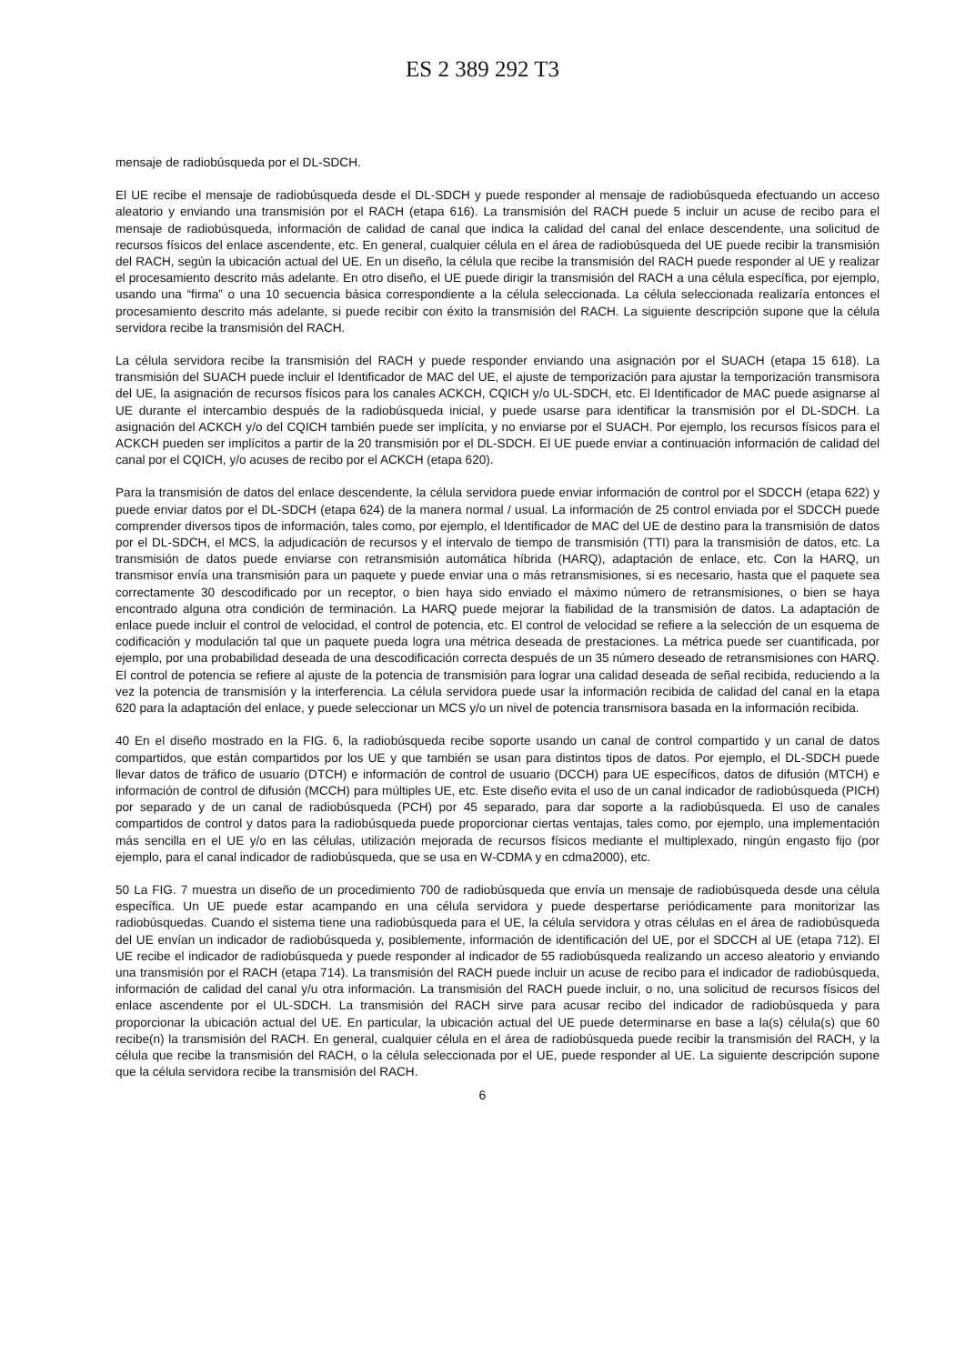ES 2 389 292 T3
mensaje de radiobúsqueda por el DL-SDCH.
El UE recibe el mensaje de radiobúsqueda desde el DL-SDCH y puede responder al mensaje de radiobúsqueda efectuando un acceso aleatorio y enviando una transmisión por el RACH (etapa 616). La transmisión del RACH puede 5 incluir un acuse de recibo para el mensaje de radiobúsqueda, información de calidad de canal que indica la calidad del canal del enlace descendente, una solicitud de recursos físicos del enlace ascendente, etc. En general, cualquier célula en el área de radiobúsqueda del UE puede recibir la transmisión del RACH, según la ubicación actual del UE. En un diseño, la célula que recibe la transmisión del RACH puede responder al UE y realizar el procesamiento descrito más adelante. En otro diseño, el UE puede dirigir la transmisión del RACH a una célula específica, por ejemplo, usando una “firma” o una 10 secuencia básica correspondiente a la célula seleccionada. La célula seleccionada realizaría entonces el procesamiento descrito más adelante, si puede recibir con éxito la transmisión del RACH. La siguiente descripción supone que la célula servidora recibe la transmisión del RACH.
La célula servidora recibe la transmisión del RACH y puede responder enviando una asignación por el SUACH (etapa 15 618). La transmisión del SUACH puede incluir el Identificador de MAC del UE, el ajuste de temporización para ajustar la temporización transmisora del UE, la asignación de recursos físicos para los canales ACKCH, CQICH y/o UL-SDCH, etc. El Identificador de MAC puede asignarse al UE durante el intercambio después de la radiobúsqueda inicial, y puede usarse para identificar la transmisión por el DL-SDCH. La asignación del ACKCH y/o del CQICH también puede ser implícita, y no enviarse por el SUACH. Por ejemplo, los recursos físicos para el ACKCH pueden ser implícitos a partir de la 20 transmisión por el DL-SDCH. El UE puede enviar a continuación información de calidad del canal por el CQICH, y/o acuses de recibo por el ACKCH (etapa 620).
Para la transmisión de datos del enlace descendente, la célula servidora puede enviar información de control por el SDCCH (etapa 622) y puede enviar datos por el DL-SDCH (etapa 624) de la manera normal / usual. La información de 25 control enviada por el SDCCH puede comprender diversos tipos de información, tales como, por ejemplo, el Identificador de MAC del UE de destino para la transmisión de datos por el DL-SDCH, el MCS, la adjudicación de recursos y el intervalo de tiempo de transmisión (TTI) para la transmisión de datos, etc. La transmisión de datos puede enviarse con retransmisión automática híbrida (HARQ), adaptación de enlace, etc. Con la HARQ, un transmisor envía una transmisión para un paquete y puede enviar una o más retransmisiones, si es necesario, hasta que el paquete sea correctamente 30 descodificado por un receptor, o bien haya sido enviado el máximo número de retransmisiones, o bien se haya encontrado alguna otra condición de terminación. La HARQ puede mejorar la fiabilidad de la transmisión de datos. La adaptación de enlace puede incluir el control de velocidad, el control de potencia, etc. El control de velocidad se refiere a la selección de un esquema de codificación y modulación tal que un paquete pueda logra una métrica deseada de prestaciones. La métrica puede ser cuantificada, por ejemplo, por una probabilidad deseada de una descodificación correcta después de un 35 número deseado de retransmisiones con HARQ. El control de potencia se refiere al ajuste de la potencia de transmisión para lograr una calidad deseada de señal recibida, reduciendo a la vez la potencia de transmisión y la interferencia. La célula servidora puede usar la información recibida de calidad del canal en la etapa 620 para la adaptación del enlace, y puede seleccionar un MCS y/o un nivel de potencia transmisora basada en la información recibida.
40 En el diseño mostrado en la FIG. 6, la radiobúsqueda recibe soporte usando un canal de control compartido y un canal de datos compartidos, que están compartidos por los UE y que también se usan para distintos tipos de datos. Por ejemplo, el DL-SDCH puede llevar datos de tráfico de usuario (DTCH) e información de control de usuario (DCCH) para UE específicos, datos de difusión (MTCH) e información de control de difusión (MCCH) para múltiples UE, etc. Este diseño evita el uso de un canal indicador de radiobúsqueda (PICH) por separado y de un canal de radiobúsqueda (PCH) por 45 separado, para dar soporte a la radiobúsqueda. El uso de canales compartidos de control y datos para la radiobúsqueda puede proporcionar ciertas ventajas, tales como, por ejemplo, una implementación más sencilla en el UE y/o en las células, utilización mejorada de recursos físicos mediante el multiplexado, ningún engasto fijo (por ejemplo, para el canal indicador de radiobúsqueda, que se usa en W-CDMA y en cdma2000), etc.
50 La FIG. 7 muestra un diseño de un procedimiento 700 de radiobúsqueda que envía un mensaje de radiobúsqueda desde una célula específica. Un UE puede estar acampando en una célula servidora y puede despertarse periódicamente para monitorizar las radiobúsquedas. Cuando el sistema tiene una radiobúsqueda para el UE, la célula servidora y otras células en el área de radiobúsqueda del UE envían un indicador de radiobúsqueda y, posiblemente, información de identificación del UE, por el SDCCH al UE (etapa 712). El UE recibe el indicador de radiobúsqueda y puede responder al indicador de 55 radiobúsqueda realizando un acceso aleatorio y enviando una transmisión por el RACH (etapa 714). La transmisión del RACH puede incluir un acuse de recibo para el indicador de radiobúsqueda, información de calidad del canal y/u otra información. La transmisión del RACH puede incluir, o no, una solicitud de recursos físicos del enlace ascendente por el UL-SDCH. La transmisión del RACH sirve para acusar recibo del indicador de radiobúsqueda y para proporcionar la ubicación actual del UE. En particular, la ubicación actual del UE puede determinarse en base a la(s) célula(s) que 60 recibe(n) la transmisión del RACH. En general, cualquier célula en el área de radiobúsqueda puede recibir la transmisión del RACH, y la célula que recibe la transmisión del RACH, o la célula seleccionada por el UE, puede responder al UE. La siguiente descripción supone que la célula servidora recibe la transmisión del RACH.
6